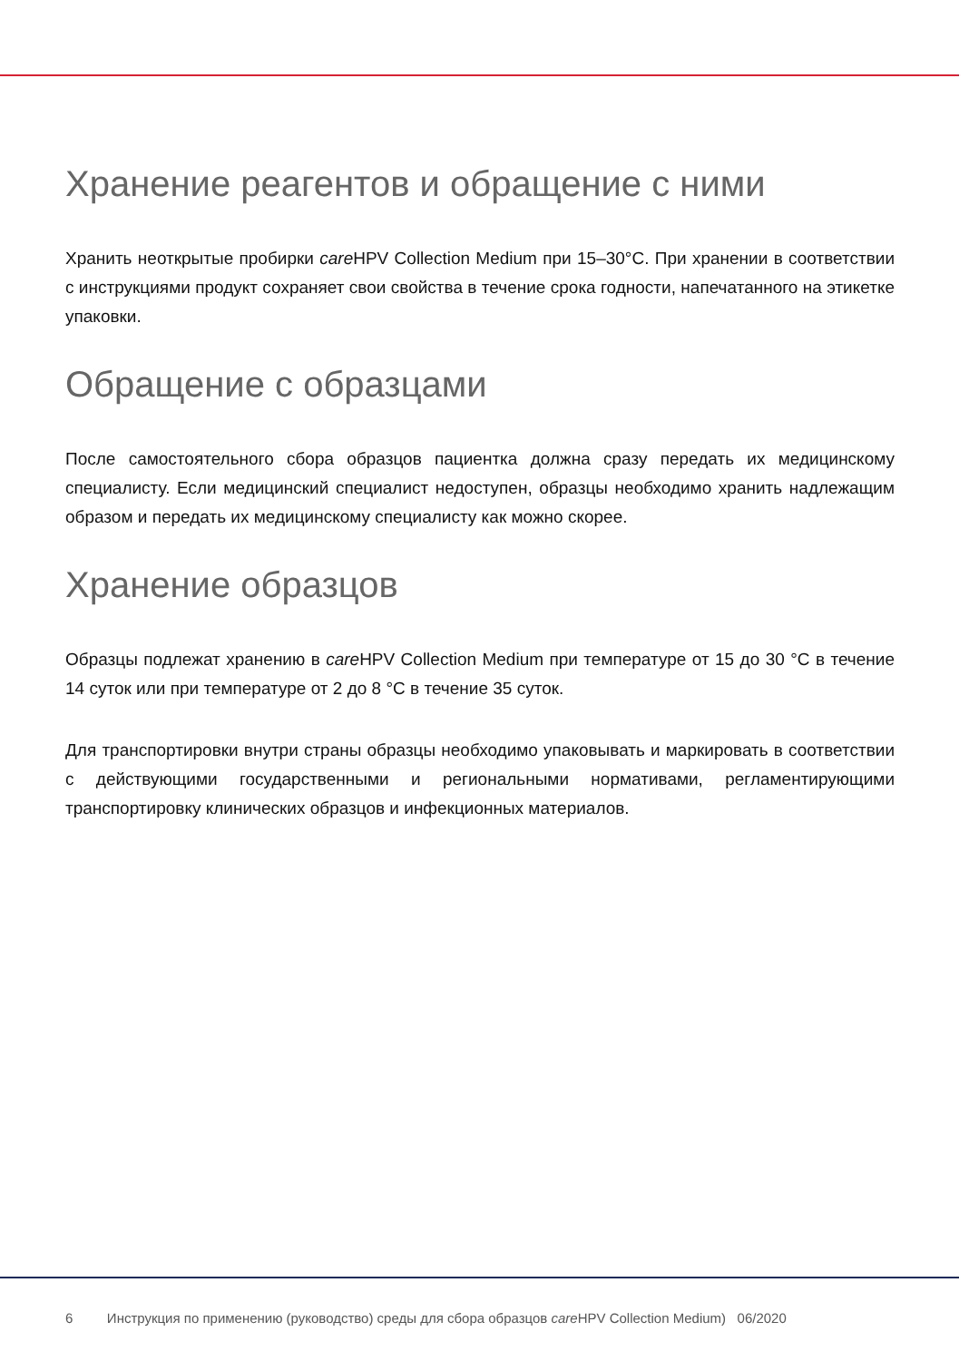Хранение реагентов и обращение с ними
Хранить неоткрытые пробирки care HPV Collection Medium при 15–30°C. При хранении в соответствии с инструкциями продукт сохраняет свои свойства в течение срока годности, напечатанного на этикетке упаковки.
Обращение с образцами
После самостоятельного сбора образцов пациентка должна сразу передать их медицинскому специалисту. Если медицинский специалист недоступен, образцы необходимо хранить надлежащим образом и передать их медицинскому специалисту как можно скорее.
Хранение образцов
Образцы подлежат хранению в care HPV Collection Medium при температуре от 15 до 30 °C в течение 14 суток или при температуре от 2 до 8 °C в течение 35 суток.
Для транспортировки внутри страны образцы необходимо упаковывать и маркировать в соответствии с действующими государственными и региональными нормативами, регламентирующими транспортировку клинических образцов и инфекционных материалов.
6 Инструкция по применению (руководство) среды для сбора образцов care HPV Collection Medium) 06/2020